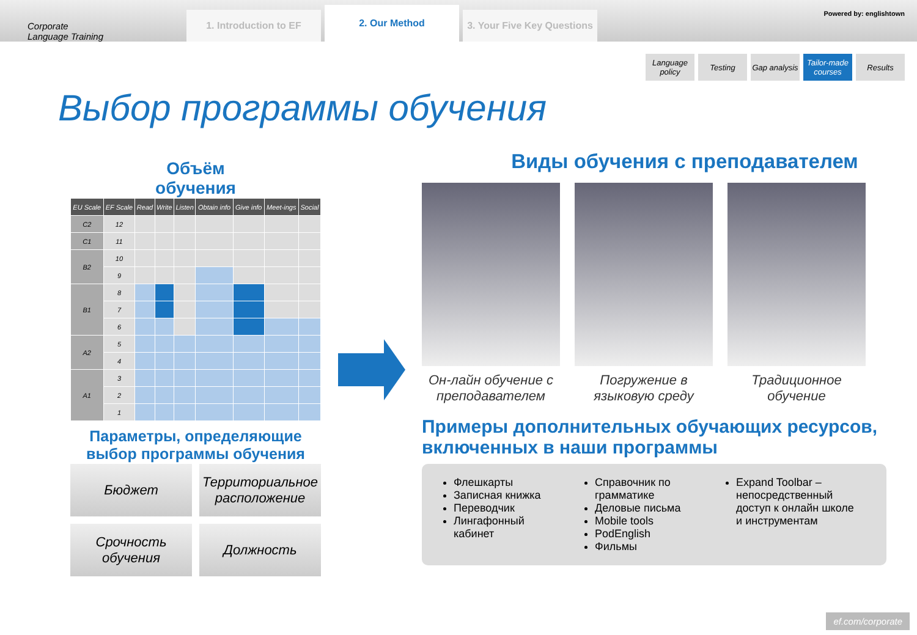Corporate
Language Training
1. Introduction to EF
2. Our Method
3. Your Five Key Questions
Powered by: englishtown
Language policy
Testing Gap analysis
Tailor-made courses
Results
Выбор программы обучения
Объём
обучения
| EU Scale | EF Scale | Read | Write | Listen | Obtain info | Give info | Meet-ings | Social |
| --- | --- | --- | --- | --- | --- | --- | --- | --- |
| C2 | 12 | | | | | | | |
| C1 | 11 | | | | | | | |
| B2 | 10 | | | | | | | |
| | 9 | | | | | | | |
| B1 | 8 | | | | | | | |
| | 7 | | | | | | | |
| | 6 | | | | | | | |
| A2 | 5 | | | | | | | |
| | 4 | | | | | | | |
| A1 | 3 | | | | | | | |
| | 2 | | | | | | | |
| | 1 | | | | | | | |
Параметры, определяющие выбор программы обучения
Бюджет
Территориальное расположение
Срочность обучения
Должность
Виды обучения с преподавателем
Он-лайн обучение с преподавателем
Погружение в языковую среду
Традиционное обучение
Примеры дополнительных обучающих ресурсов, включенных в наши программы
Флешкарты
Записная книжка
Переводчик
Лингафонный кабинет
Справочник по грамматике
Деловые письма
Mobile tools
PodEnglish
Фильмы
Expand Toolbar – непосредственный доступ к онлайн школе и инструментам
ef.com/corporate